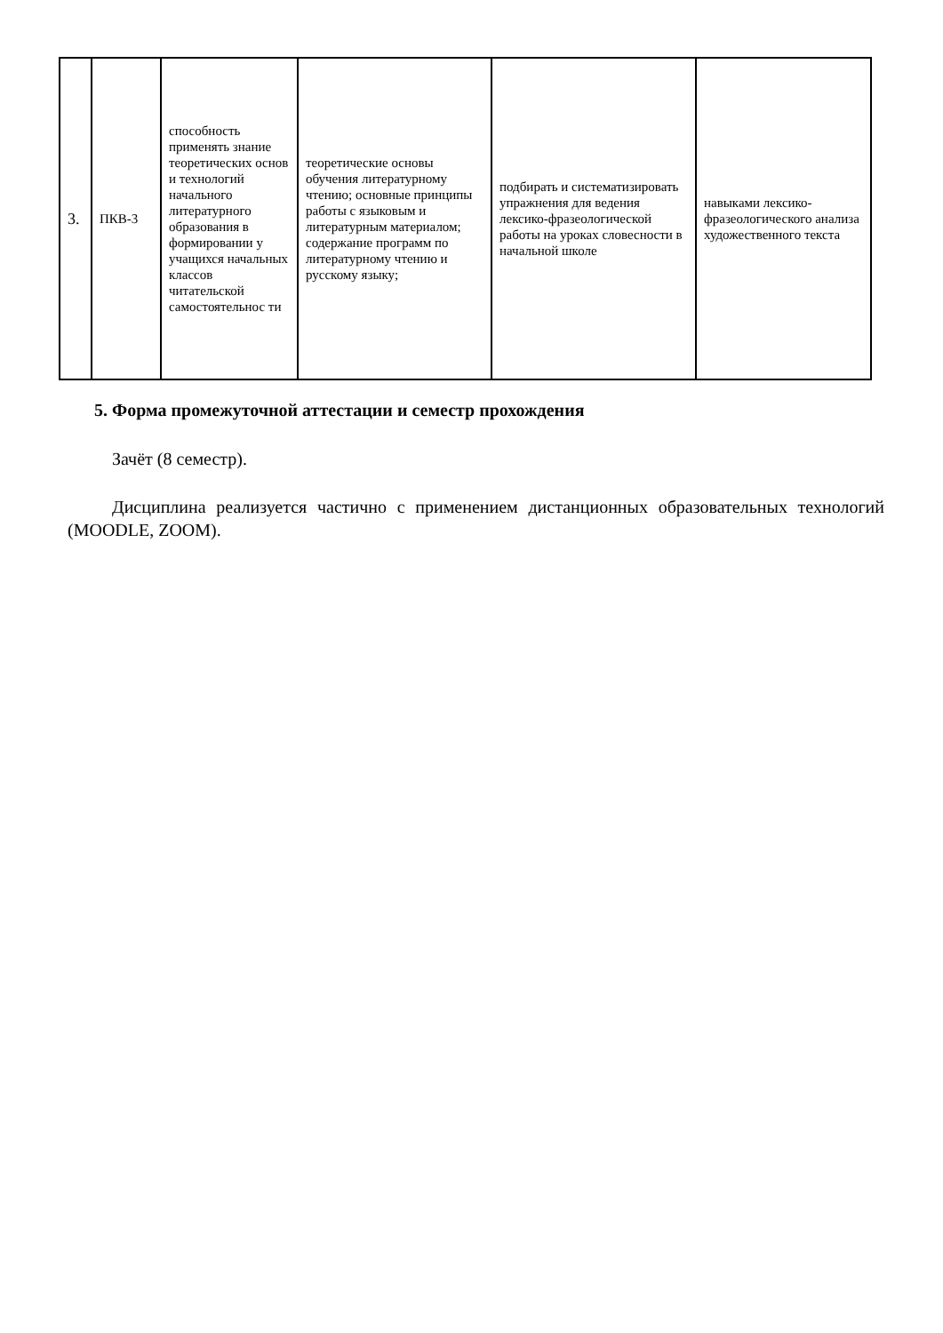| 3. | ПКВ-3 | способность применять знание теоретических основ и технологий начального литературного образования в формировании у учащихся начальных классов читательской самостоятельнос ти | теоретические основы обучения литературному чтению; основные принципы работы с языковым и литературным материалом; содержание программ по литературному чтению и русскому языку; | подбирать и систематизировать упражнения для ведения лексико-фразеологической работы на уроках словесности в начальной школе | навыками лексико-фразеологического анализа художественного текста |
5. Форма промежуточной аттестации и семестр прохождения
Зачёт (8 семестр).
Дисциплина реализуется частично с применением дистанционных образовательных технологий (MOODLE, ZOOM).